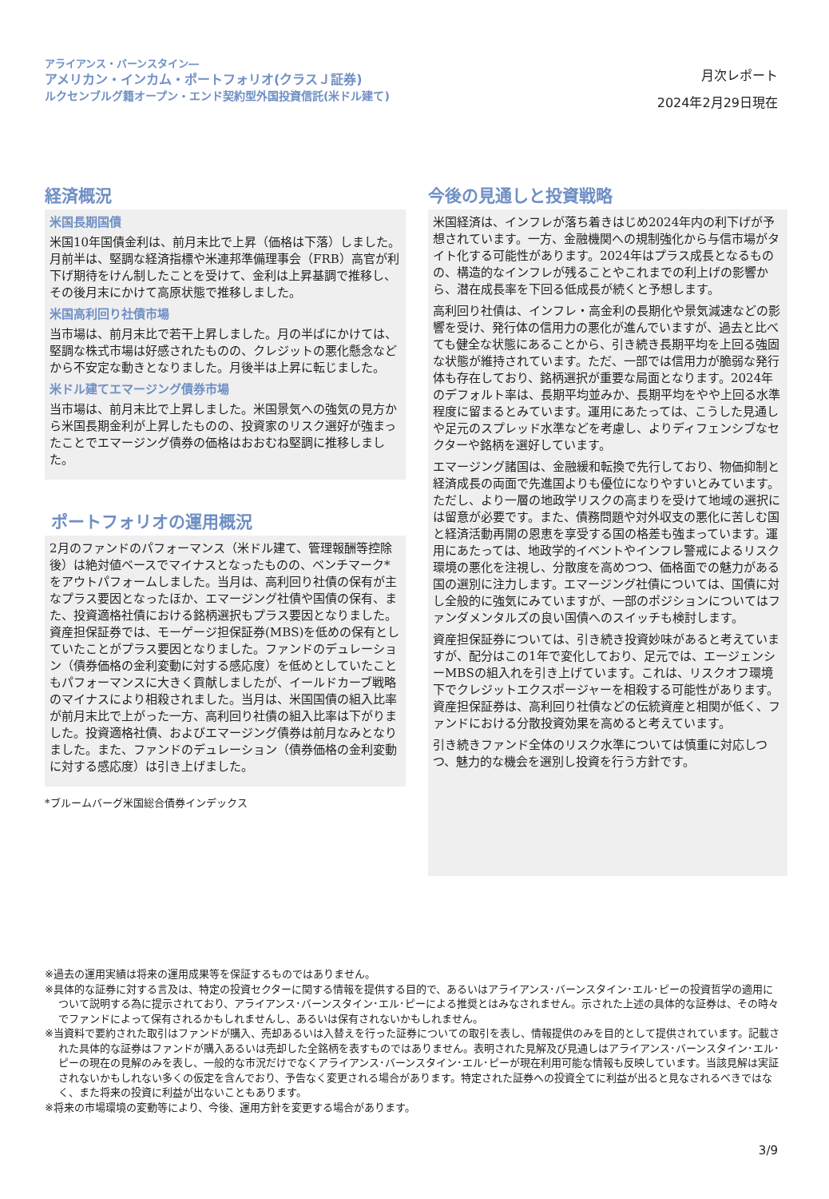アライアンス・バーンスタイン―
アメリカン・インカム・ポートフォリオ(クラスＪ証券)
ルクセンブルグ籍オープン・エンド契約型外国投資信託(米ドル建て)
月次レポート
2024年2月29日現在
経済概況
米国長期国債
米国10年国債金利は、前月末比で上昇（価格は下落）しました。月前半は、堅調な経済指標や米連邦準備理事会（FRB）高官が利下げ期待をけん制したことを受けて、金利は上昇基調で推移し、その後月末にかけて高原状態で推移しました。
米国高利回り社債市場
当市場は、前月末比で若干上昇しました。月の半ばにかけては、堅調な株式市場は好感されたものの、クレジットの悪化懸念などから不安定な動きとなりました。月後半は上昇に転じました。
米ドル建てエマージング債券市場
当市場は、前月末比で上昇しました。米国景気への強気の見方から米国長期金利が上昇したものの、投資家のリスク選好が強まったことでエマージング債券の価格はおおむね堅調に推移しました。
ポートフォリオの運用概況
2月のファンドのパフォーマンス（米ドル建て、管理報酬等控除後）は絶対値ベースでマイナスとなったものの、ベンチマーク*をアウトパフォームしました。当月は、高利回り社債の保有が主なプラス要因となったほか、エマージング社債や国債の保有、また、投資適格社債における銘柄選択もプラス要因となりました。資産担保証券では、モーゲージ担保証券(MBS)を低めの保有としていたことがプラス要因となりました。ファンドのデュレーション（債券価格の金利変動に対する感応度）を低めとしていたこともパフォーマンスに大きく貢献しましたが、イールドカーブ戦略のマイナスにより相殺されました。当月は、米国国債の組入比率が前月末比で上がった一方、高利回り社債の組入比率は下がりました。投資適格社債、およびエマージング債券は前月なみとなりました。また、ファンドのデュレーション（債券価格の金利変動に対する感応度）は引き上げました。
*ブルームバーグ米国総合債券インデックス
今後の見通しと投資戦略
米国経済は、インフレが落ち着きはじめ2024年内の利下げが予想されています。一方、金融機関への規制強化から与信市場がタイト化する可能性があります。2024年はプラス成長となるものの、構造的なインフレが残ることやこれまでの利上げの影響から、潜在成長率を下回る低成長が続くと予想します。
高利回り社債は、インフレ・高金利の長期化や景気減速などの影響を受け、発行体の信用力の悪化が進んでいますが、過去と比べても健全な状態にあることから、引き続き長期平均を上回る強固な状態が維持されています。ただ、一部では信用力が脆弱な発行体も存在しており、銘柄選択が重要な局面となります。2024年のデフォルト率は、長期平均並みか、長期平均をやや上回る水準程度に留まるとみています。運用にあたっては、こうした見通しや足元のスプレッド水準などを考慮し、よりディフェンシブなセクターや銘柄を選好しています。
エマージング諸国は、金融緩和転換で先行しており、物価抑制と経済成長の両面で先進国よりも優位になりやすいとみています。ただし、より一層の地政学リスクの高まりを受けて地域の選択には留意が必要です。また、債務問題や対外収支の悪化に苦しむ国と経済活動再開の恩恵を享受する国の格差も強まっています。運用にあたっては、地政学的イベントやインフレ警戒によるリスク環境の悪化を注視し、分散度を高めつつ、価格面での魅力がある国の選別に注力します。エマージング社債については、国債に対し全般的に強気にみていますが、一部のポジションについてはファンダメンタルズの良い国債へのスイッチも検討します。
資産担保証券については、引き続き投資妙味があると考えていますが、配分はこの1年で変化しており、足元では、エージェンシーMBSの組入れを引き上げています。これは、リスクオフ環境下でクレジットエクスポージャーを相殺する可能性があります。資産担保証券は、高利回り社債などの伝統資産と相関が低く、ファンドにおける分散投資効果を高めると考えています。
引き続きファンド全体のリスク水準については慎重に対応しつつ、魅力的な機会を選別し投資を行う方針です。
※過去の運用実績は将来の運用成果等を保証するものではありません。
※具体的な証券に対する言及は、特定の投資セクターに関する情報を提供する目的で、あるいはアライアンス･バーンスタイン･エル･ピーの投資哲学の適用について説明する為に提示されており、アライアンス･バーンスタイン･エル･ピーによる推奨とはみなされません。示された上述の具体的な証券は、その時々でファンドによって保有されるかもしれませんし、あるいは保有されないかもしれません。
※当資料で要約された取引はファンドが購入、売却あるいは入替えを行った証券についての取引を表し、情報提供のみを目的として提供されています。記載された具体的な証券はファンドが購入あるいは売却した全銘柄を表すものではありません。表明された見解及び見通しはアライアンス･バーンスタイン･エル･ピーの現在の見解のみを表し、一般的な市況だけでなくアライアンス･バーンスタイン･エル･ピーが現在利用可能な情報も反映しています。当該見解は実証されないかもしれない多くの仮定を含んでおり、予告なく変更される場合があります。特定された証券への投資全てに利益が出ると見なされるべきではなく、また将来の投資に利益が出ないこともあります。
※将来の市場環境の変動等により、今後、運用方針を変更する場合があります。
3/9